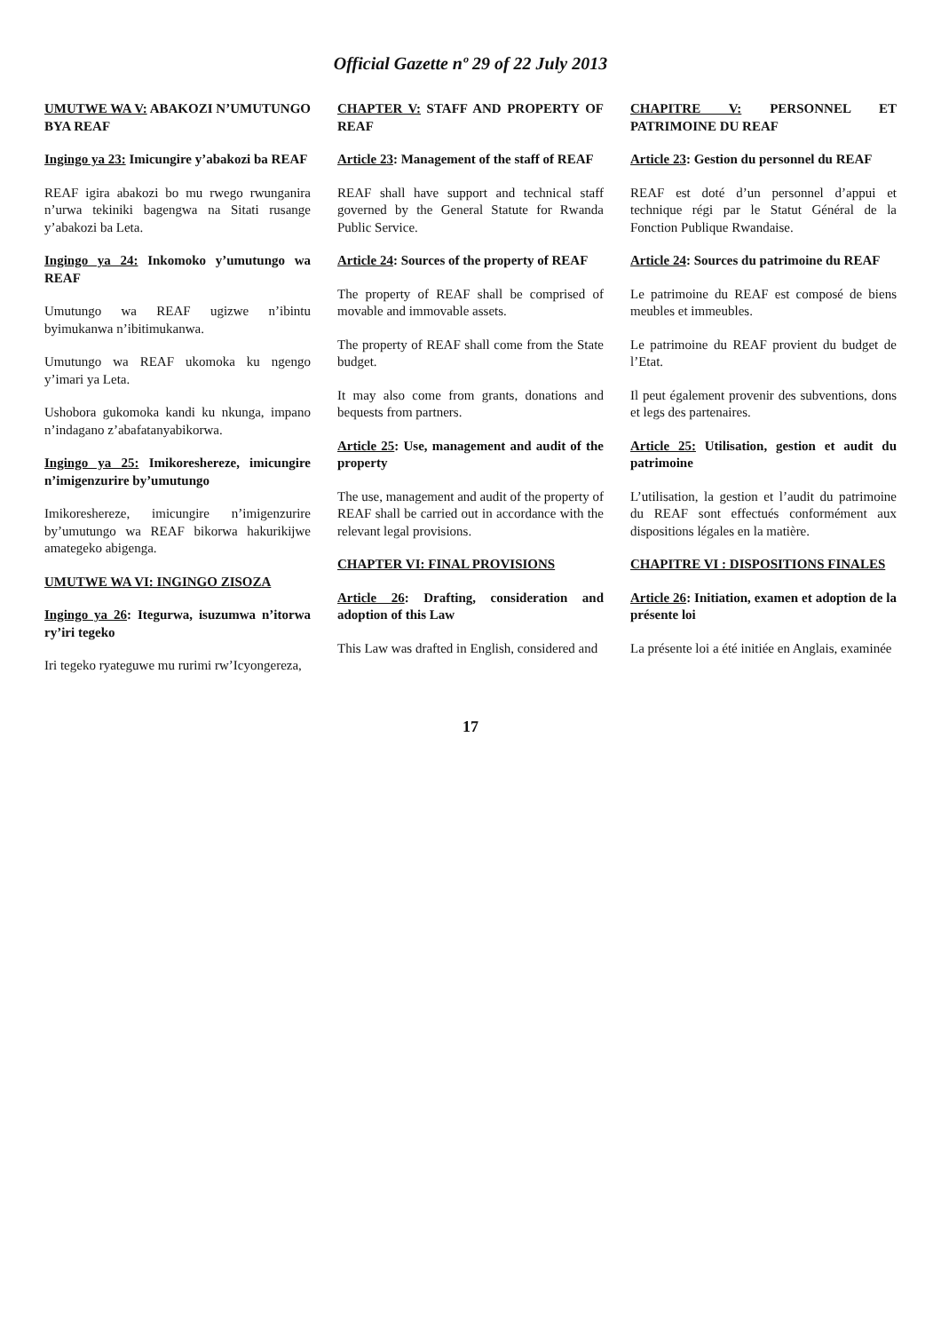Official Gazette nº 29 of 22 July 2013
UMUTWE WA V: ABAKOZI N’UMUTUNGO BYA REAF
Ingingo ya 23: Imicungire y’abakozi ba REAF
REAF igira abakozi bo mu rwego rwunganira n’urwa tekiniki bagengwa na Sitati rusange y’abakozi ba Leta.
Ingingo ya 24: Inkomoko y’umutungo wa REAF
Umutungo wa REAF ugizwe n’ibintu byimukanwa n’ibitimukanwa.
Umutungo wa REAF ukomoka ku ngengo y’imari ya Leta.
Ushobora gukomoka kandi ku nkunga, impano n’indagano z’abafatanyabikorwa.
Ingingo ya 25: Imikoreshereze, imicungire n’imigenzurire by’umutungo
Imikoreshereze, imicungire n’imigenzurire by’umutungo wa REAF bikorwa hakurikijwe amategeko abigenga.
UMUTWE WA VI: INGINGO ZISOZA
Ingingo ya 26: Itegurwa, isuzumwa n’itorwa ry’iri tegeko
Iri tegeko ryateguwe mu rurimi rw’Icyongereza,
CHAPTER V: STAFF AND PROPERTY OF REAF
Article 23: Management of the staff of REAF
REAF shall have support and technical staff governed by the General Statute for Rwanda Public Service.
Article 24: Sources of the property of REAF
The property of REAF shall be comprised of movable and immovable assets.
The property of REAF shall come from the State budget.
It may also come from grants, donations and bequests from partners.
Article 25: Use, management and audit of the property
The use, management and audit of the property of REAF shall be carried out in accordance with the relevant legal provisions.
CHAPTER VI: FINAL PROVISIONS
Article 26: Drafting, consideration and adoption of this Law
This Law was drafted in English, considered and
CHAPITRE V: PERSONNEL ET PATRIMOINE DU REAF
Article 23: Gestion du personnel du REAF
REAF est doté d’un personnel d’appui et technique régi par le Statut Général de la Fonction Publique Rwandaise.
Article 24: Sources du patrimoine du REAF
Le patrimoine du REAF est composé de biens meubles et immeubles.
Le patrimoine du REAF provient du budget de l’Etat.
Il peut également provenir des subventions, dons et legs des partenaires.
Article 25: Utilisation, gestion et audit du patrimoine
L’utilisation, la gestion et l’audit du patrimoine du REAF sont effectués conformément aux dispositions légales en la matière.
CHAPITRE VI : DISPOSITIONS FINALES
Article 26: Initiation, examen et adoption de la présente loi
La présente loi a été initiée en Anglais, examinée
17